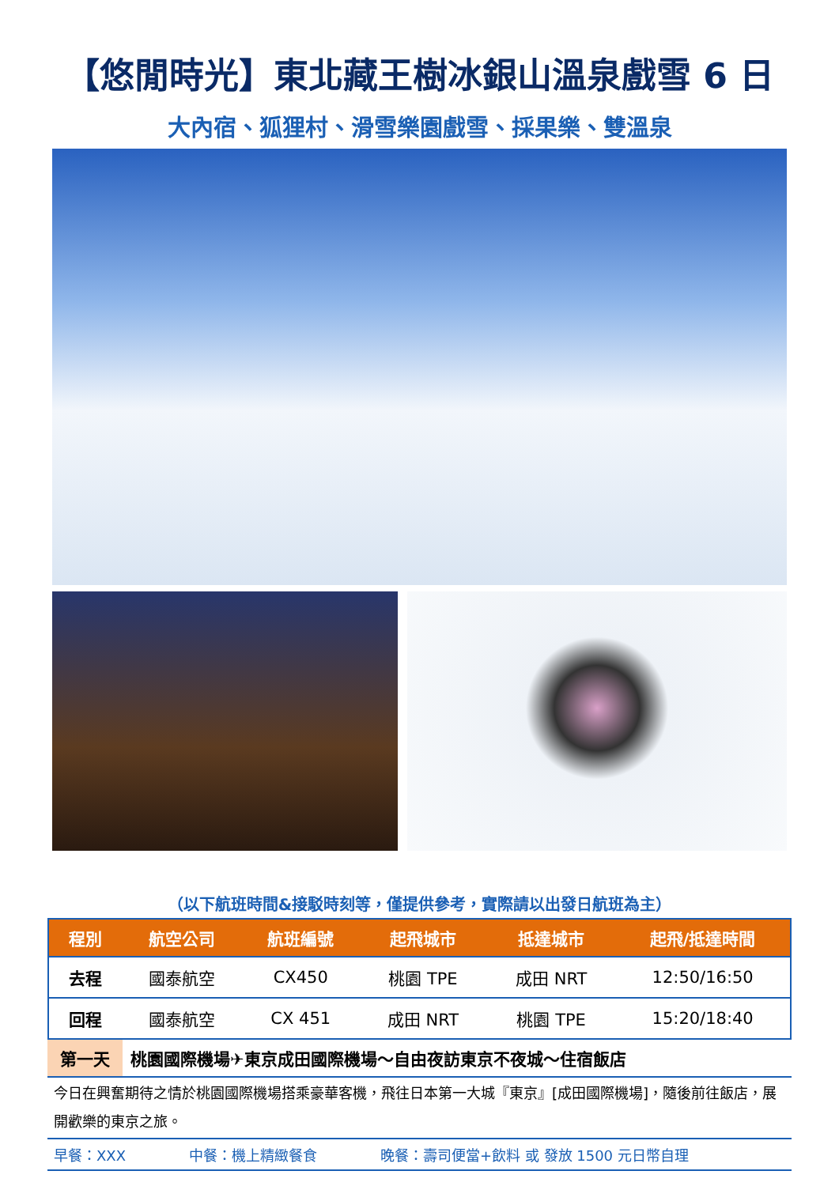【悠閒時光】東北藏王樹冰銀山溫泉戲雪 6 日
大內宿、狐狸村、滑雪樂園戲雪、採果樂、雙溫泉
（以下航班時間&接駁時刻等，僅提供參考，實際請以出發日航班為主）
| 程別 | 航空公司 | 航班編號 | 起飛城市 | 抵達城市 | 起飛/抵達時間 |
| --- | --- | --- | --- | --- | --- |
| 去程 | 國泰航空 | CX450 | 桃園 TPE | 成田 NRT | 12:50/16:50 |
| 回程 | 國泰航空 | CX 451 | 成田 NRT | 桃園 TPE | 15:20/18:40 |
第一天 桃園國際機場✈東京成田國際機場～自由夜訪東京不夜城～住宿飯店
今日在興奮期待之情於桃園國際機場搭乘豪華客機，飛往日本第一大城『東京』[成田國際機場]，隨後前往飯店，展開歡樂的東京之旅。
早餐：XXX 中餐：機上精緻餐食 晚餐：壽司便當+飲料 或 發放 1500 元日幣自理